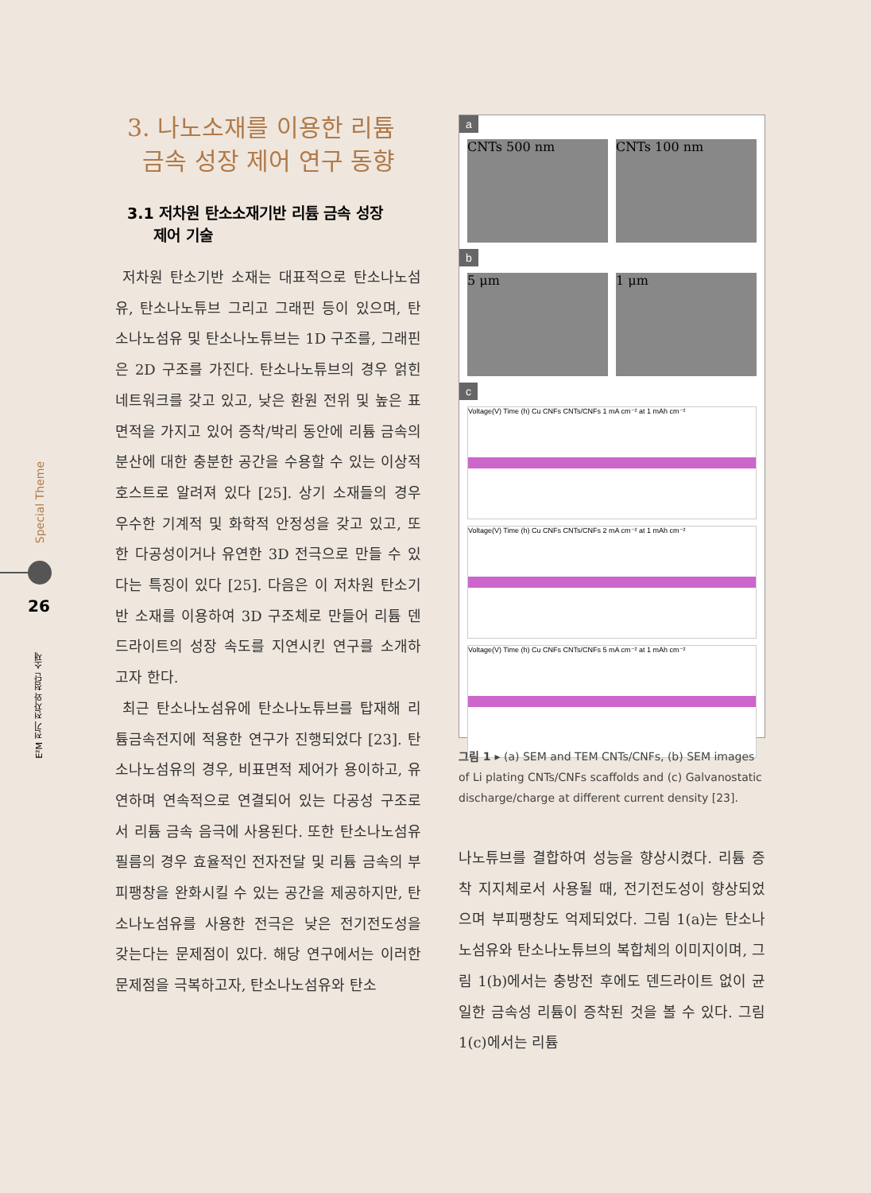Special Theme
26
E²M 전기 전자와 첨단 소재
3. 나노소재를 이용한 리튬
금속 성장 제어 연구 동향
3.1 저차원 탄소소재기반 리튬 금속 성장
제어 기술
저차원 탄소기반 소재는 대표적으로 탄소나노섬유, 탄소나노튜브 그리고 그래핀 등이 있으며, 탄소나노섬유 및 탄소나노튜브는 1D 구조를, 그래핀은 2D 구조를 가진다. 탄소나노튜브의 경우 얽힌 네트워크를 갖고 있고, 낮은 환원 전위 및 높은 표면적을 가지고 있어 증착/박리 동안에 리튬 금속의 분산에 대한 충분한 공간을 수용할 수 있는 이상적 호스트로 알려져 있다 [25]. 상기 소재들의 경우 우수한 기계적 및 화학적 안정성을 갖고 있고, 또한 다공성이거나 유연한 3D 전극으로 만들 수 있다는 특징이 있다 [25]. 다음은 이 저차원 탄소기반 소재를 이용하여 3D 구조체로 만들어 리튬 덴드라이트의 성장 속도를 지연시킨 연구를 소개하고자 한다.
최근 탄소나노섬유에 탄소나노튜브를 탑재해 리튬금속전지에 적용한 연구가 진행되었다 [23]. 탄소나노섬유의 경우, 비표면적 제어가 용이하고, 유연하며 연속적으로 연결되어 있는 다공성 구조로서 리튬 금속 음극에 사용된다. 또한 탄소나노섬유 필름의 경우 효율적인 전자전달 및 리튬 금속의 부피팽창을 완화시킬 수 있는 공간을 제공하지만, 탄소나노섬유를 사용한 전극은 낮은 전기전도성을 갖는다는 문제점이 있다. 해당 연구에서는 이러한 문제점을 극복하고자, 탄소나노섬유와 탄소
a
CNTs 500 nm CNTs 100 nm
b
5 μm 1 μm
c
Voltage(V) Time (h) Cu CNFs CNTs/CNFs 1 mA cm⁻² at 1 mAh cm⁻²
Voltage(V) Time (h) Cu CNFs CNTs/CNFs 2 mA cm⁻² at 1 mAh cm⁻²
Voltage(V) Time (h) Cu CNFs CNTs/CNFs 5 mA cm⁻² at 1 mAh cm⁻²
그림 1 ▸ (a) SEM and TEM CNTs/CNFs, (b) SEM images of Li plating CNTs/CNFs scaffolds and (c) Galvanostatic discharge/charge at different current density [23].
나노튜브를 결합하여 성능을 향상시켰다. 리튬 증착 지지체로서 사용될 때, 전기전도성이 향상되었으며 부피팽창도 억제되었다. 그림 1(a)는 탄소나노섬유와 탄소나노튜브의 복합체의 이미지이며, 그림 1(b)에서는 충방전 후에도 덴드라이트 없이 균일한 금속성 리튬이 증착된 것을 볼 수 있다. 그림 1(c)에서는 리튬